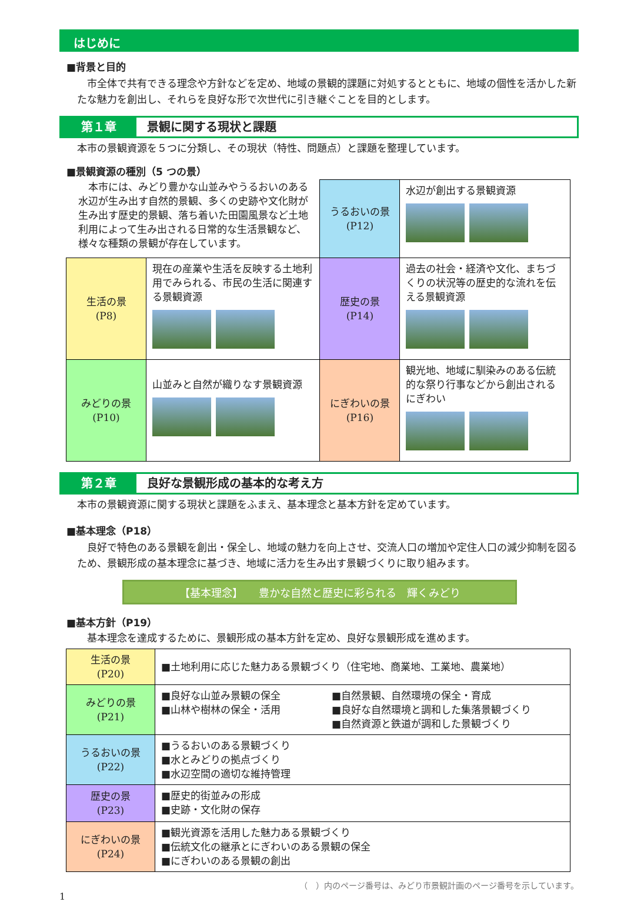はじめに
■背景と目的
　市全体で共有できる理念や方針などを定め、地域の景観的課題に対処するとともに、地域の個性を活かした新たな魅力を創出し、それらを良好な形で次世代に引き継ぐことを目的とします。
第１章 景観に関する現状と課題
本市の景観資源を５つに分類し、その現状（特性、問題点）と課題を整理しています。
■景観資源の種別（5 つの景）
| 本市には、みどり豊かな山並みやうるおいのある水辺が生み出す自然的景観、多くの史跡や文化財が生み出す歴史的景観、落ち着いた田園風景など土地利用によって生み出される日常的な生活景観など、様々な種類の景観が存在しています。 | | うるおいの景 (P12) | 水辺が創出する景観資源 |
| 生活の景 (P8) | 現在の産業や生活を反映する土地利用でみられる、市民の生活に関連する景観資源 | 歴史の景 (P14) | 過去の社会・経済や文化、まちづくりの状況等の歴史的な流れを伝える景観資源 |
| みどりの景 (P10) | 山並みと自然が織りなす景観資源 | にぎわいの景 (P16) | 観光地、地域に馴染みのある伝統的な祭り行事などから創出されるにぎわい |
第２章 良好な景観形成の基本的な考え方
本市の景観資源に関する現状と課題をふまえ、基本理念と基本方針を定めています。
■基本理念（P18）
　良好で特色のある景観を創出・保全し、地域の魅力を向上させ、交流人口の増加や定住人口の減少抑制を図るため、景観形成の基本理念に基づき、地域に活力を生み出す景観づくりに取り組みます。
【基本理念】　　豊かな自然と歴史に彩られる　輝くみどり
■基本方針（P19）
　基本理念を達成するために、景観形成の基本方針を定め、良好な景観形成を進めます。
| 生活の景 (P20) | ■土地利用に応じた魅力ある景観づくり（住宅地、商業地、工業地、農業地） |
| みどりの景 (P21) | ■良好な山並み景観の保全 ■山林や樹林の保全・活用 ■自然景観、自然環境の保全・育成 ■良好な自然環境と調和した集落景観づくり ■自然資源と鉄道が調和した景観づくり |
| うるおいの景 (P22) | ■うるおいのある景観づくり ■水とみどりの拠点づくり ■水辺空間の適切な維持管理 |
| 歴史の景 (P23) | ■歴史的街並みの形成 ■史跡・文化財の保存 |
| にぎわいの景 (P24) | ■観光資源を活用した魅力ある景観づくり ■伝統文化の継承とにぎわいのある景観の保全 ■にぎわいのある景観の創出 |
（　）内のページ番号は、みどり市景観計画のページ番号を示しています。
1